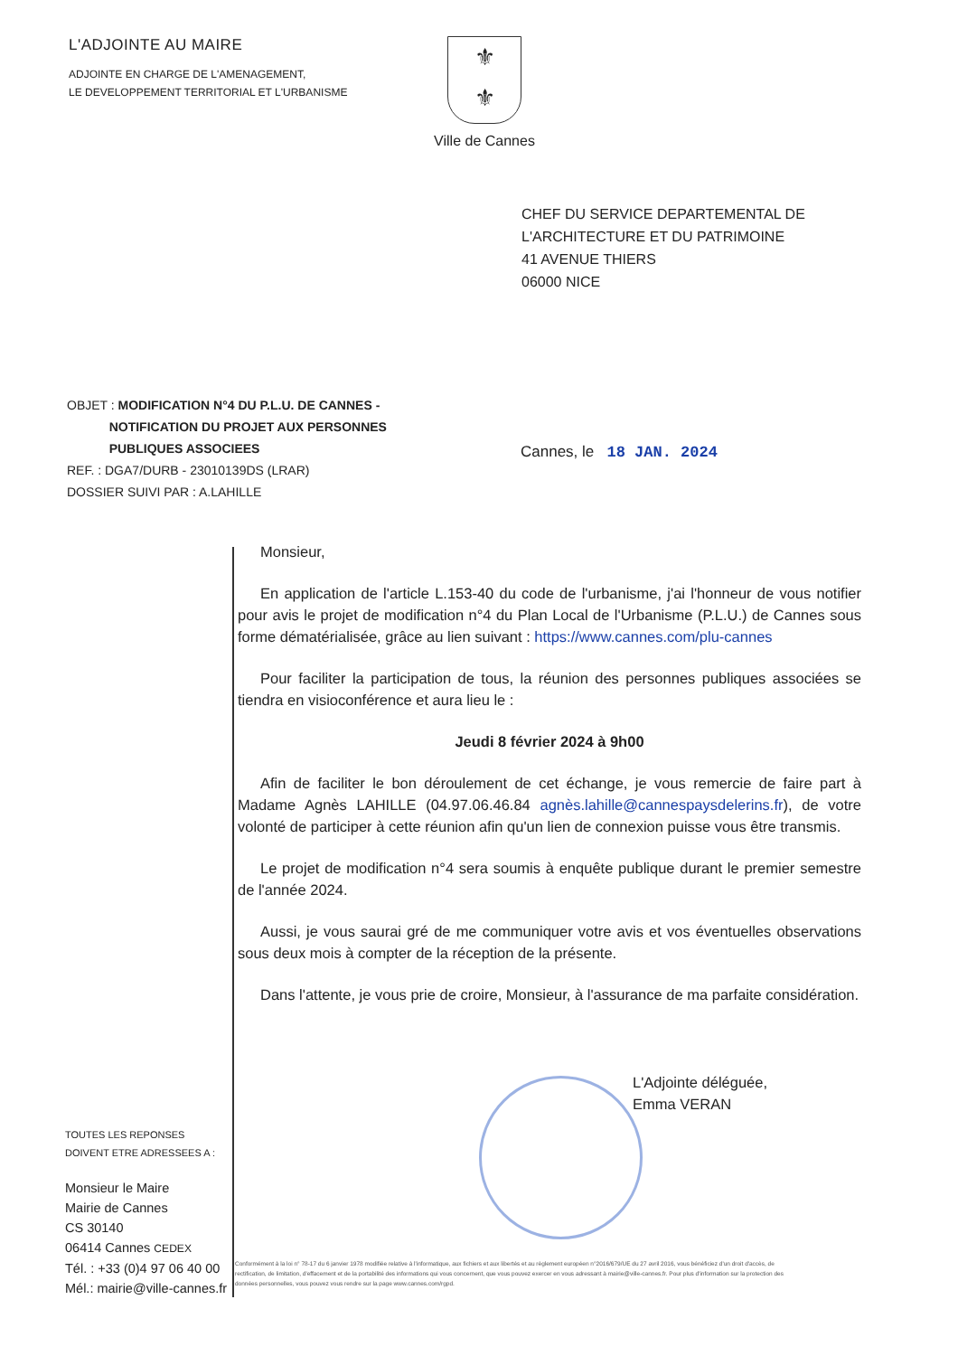L'ADJOINTE AU MAIRE
ADJOINTE EN CHARGE DE L'AMENAGEMENT,
LE DEVELOPPEMENT TERRITORIAL ET L'URBANISME
⚜
⚜
Ville de Cannes
CHEF DU SERVICE DEPARTEMENTAL DE
L'ARCHITECTURE ET DU PATRIMOINE
41 AVENUE THIERS
06000 NICE
OBJET : MODIFICATION N°4 DU P.L.U. DE CANNES -
NOTIFICATION DU PROJET AUX PERSONNES
PUBLIQUES ASSOCIEES
REF. : DGA7/DURB - 23010139DS (LRAR)
DOSSIER SUIVI PAR : A.LAHILLE
Cannes, le 18 JAN. 2024
Monsieur,
En application de l'article L.153-40 du code de l'urbanisme, j'ai l'honneur de vous notifier pour avis le projet de modification n°4 du Plan Local de l'Urbanisme (P.L.U.) de Cannes sous forme dématérialisée, grâce au lien suivant : https://www.cannes.com/plu-cannes
Pour faciliter la participation de tous, la réunion des personnes publiques associées se tiendra en visioconférence et aura lieu le :
Jeudi 8 février 2024 à 9h00
Afin de faciliter le bon déroulement de cet échange, je vous remercie de faire part à Madame Agnès LAHILLE (04.97.06.46.84 agnès.lahille@cannespaysdelerins.fr), de votre volonté de participer à cette réunion afin qu'un lien de connexion puisse vous être transmis.
Le projet de modification n°4 sera soumis à enquête publique durant le premier semestre de l'année 2024.
Aussi, je vous saurai gré de me communiquer votre avis et vos éventuelles observations sous deux mois à compter de la réception de la présente.
Dans l'attente, je vous prie de croire, Monsieur, à l'assurance de ma parfaite considération.
L'Adjointe déléguée,
Emma VERAN
TOUTES LES REPONSES
DOIVENT ETRE ADRESSEES A :
Monsieur le Maire
Mairie de Cannes
CS 30140
06414 Cannes CEDEX
Tél. : +33 (0)4 97 06 40 00
Mél.: mairie@ville-cannes.fr
Conformément à la loi n° 78-17 du 6 janvier 1978 modifiée relative à l'informatique, aux fichiers et aux libertés et au règlement européen n°2016/679/UE du 27 avril 2016, vous bénéficiez d'un droit d'accès, de rectification, de limitation, d'effacement et de la portabilité des informations qui vous concernent, que vous pouvez exercer en vous adressant à mairie@ville-cannes.fr. Pour plus d'information sur la protection des données personnelles, vous pouvez vous rendre sur la page www.cannes.com/rgpd.